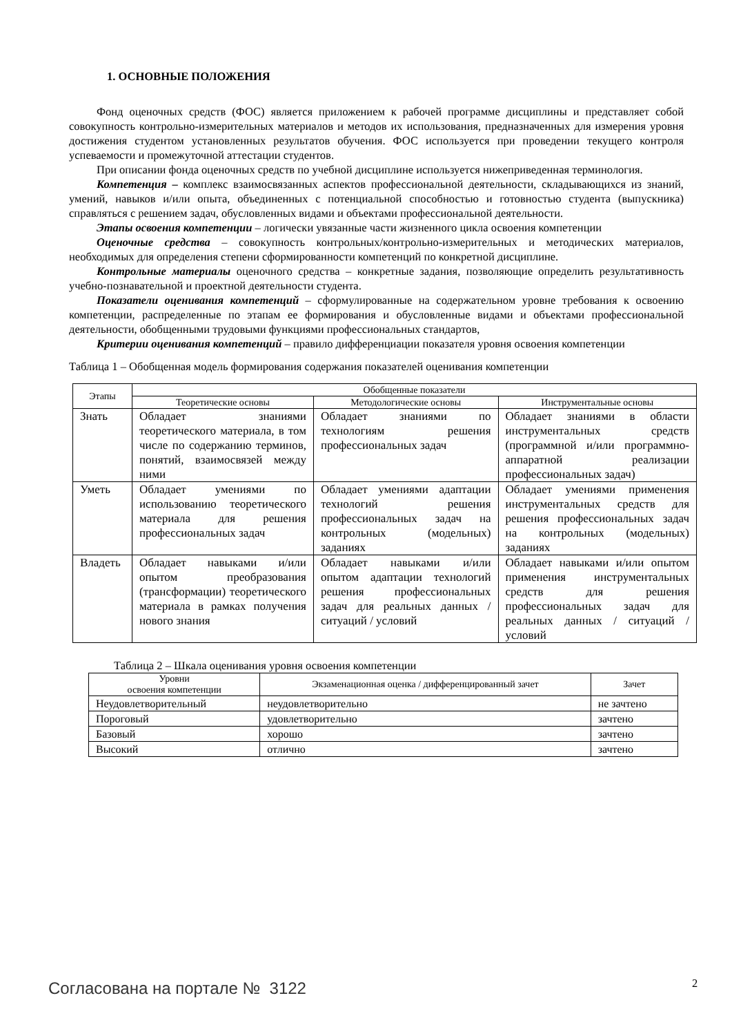1. ОСНОВНЫЕ ПОЛОЖЕНИЯ
Фонд оценочных средств (ФОС) является приложением к рабочей программе дисциплины и представляет собой совокупность контрольно-измерительных материалов и методов их использования, предназначенных для измерения уровня достижения студентом установленных результатов обучения. ФОС используется при проведении текущего контроля успеваемости и промежуточной аттестации студентов.
При описании фонда оценочных средств по учебной дисциплине используется нижеприведенная терминология.
Компетенция – комплекс взаимосвязанных аспектов профессиональной деятельности, складывающихся из знаний, умений, навыков и/или опыта, объединенных с потенциальной способностью и готовностью студента (выпускника) справляться с решением задач, обусловленных видами и объектами профессиональной деятельности.
Этапы освоения компетенции – логически увязанные части жизненного цикла освоения компетенции
Оценочные средства – совокупность контрольных/контрольно-измерительных и методических материалов, необходимых для определения степени сформированности компетенций по конкретной дисциплине.
Контрольные материалы оценочного средства – конкретные задания, позволяющие определить результативность учебно-познавательной и проектной деятельности студента.
Показатели оценивания компетенций – сформулированные на содержательном уровне требования к освоению компетенции, распределенные по этапам ее формирования и обусловленные видами и объектами профессиональной деятельности, обобщенными трудовыми функциями профессиональных стандартов,
Критерии оценивания компетенций – правило дифференциации показателя уровня освоения компетенции
Таблица 1 – Обобщенная модель формирования содержания показателей оценивания компетенции
| Этапы | Обобщенные показатели | | |
| --- | --- | --- | --- |
| | Теоретические основы | Методологические основы | Инструментальные основы |
| Знать | Обладает знаниями теоретического материала, в том числе по содержанию терминов, понятий, взаимосвязей между ними | Обладает знаниями по технологиям решения профессиональных задач | Обладает знаниями в области инструментальных средств (программной и/или программно-аппаратной реализации профессиональных задач) |
| Уметь | Обладает умениями по использованию теоретического материала для решения профессиональных задач | Обладает умениями адаптации технологий решения профессиональных задач на контрольных (модельных) заданиях | Обладает умениями применения инструментальных средств для решения профессиональных задач на контрольных (модельных) заданиях |
| Владеть | Обладает навыками и/или опытом преобразования (трансформации) теоретического материала в рамках получения нового знания | Обладает навыками и/или опытом адаптации технологий решения профессиональных задач для реальных данных / ситуаций / условий | Обладает навыками и/или опытом применения инструментальных средств для решения профессиональных задач для реальных данных / ситуаций / условий |
Таблица 2 – Шкала оценивания уровня освоения компетенции
| Уровни освоения компетенции | Экзаменационная оценка / дифференцированный зачет | Зачет |
| --- | --- | --- |
| Неудовлетворительный | неудовлетворительно | не зачтено |
| Пороговый | удовлетворительно | зачтено |
| Базовый | хорошо | зачтено |
| Высокий | отлично | зачтено |
2
Согласована на портале № 3122